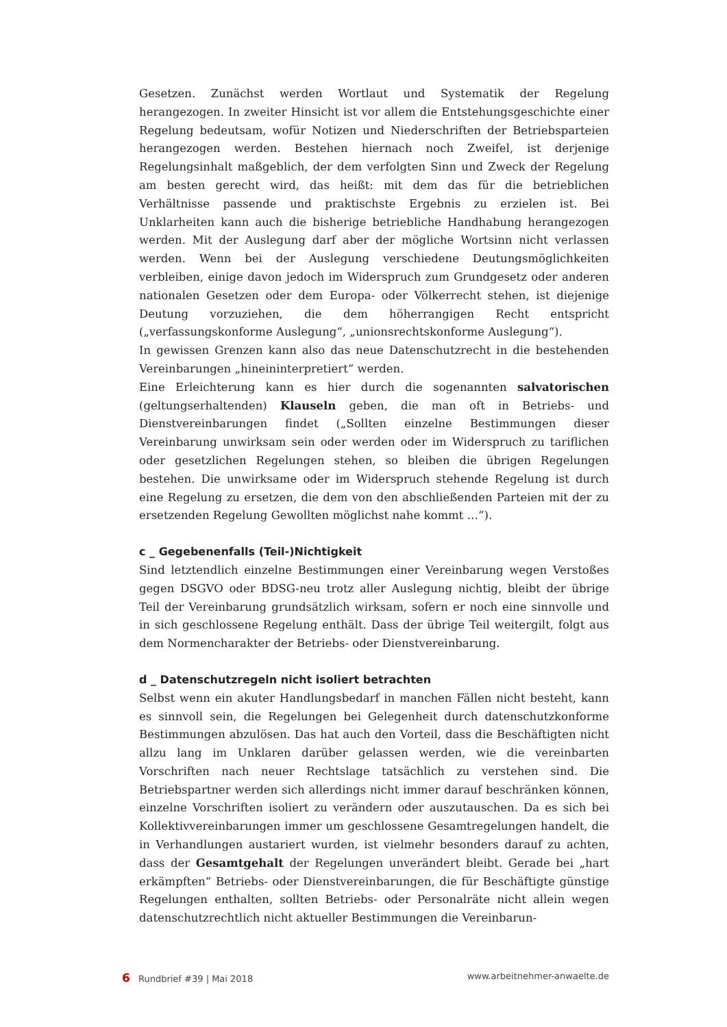Gesetzen. Zunächst werden Wortlaut und Systematik der Regelung herangezogen. In zweiter Hinsicht ist vor allem die Entstehungsgeschichte einer Regelung bedeutsam, wofür Notizen und Niederschriften der Betriebsparteien herangezogen werden. Bestehen hiernach noch Zweifel, ist derjenige Regelungsinhalt maßgeblich, der dem verfolgten Sinn und Zweck der Regelung am besten gerecht wird, das heißt: mit dem das für die betrieblichen Verhältnisse passende und praktischste Ergebnis zu erzielen ist. Bei Unklarheiten kann auch die bisherige betriebliche Handhabung herangezogen werden. Mit der Auslegung darf aber der mögliche Wortsinn nicht verlassen werden. Wenn bei der Auslegung verschiedene Deutungsmöglichkeiten verbleiben, einige davon jedoch im Widerspruch zum Grundgesetz oder anderen nationalen Gesetzen oder dem Europa- oder Völkerrecht stehen, ist diejenige Deutung vorzuziehen, die dem höherrangigen Recht entspricht („verfassungskonforme Auslegung“, „unionsrechtskonforme Auslegung“).
In gewissen Grenzen kann also das neue Datenschutzrecht in die bestehenden Vereinbarungen „hineininterpretiert“ werden.
Eine Erleichterung kann es hier durch die sogenannten salvatorischen (geltungserhaltenden) Klauseln geben, die man oft in Betriebs- und Dienstvereinbarungen findet („Sollten einzelne Bestimmungen dieser Vereinbarung unwirksam sein oder werden oder im Widerspruch zu tariflichen oder gesetzlichen Regelungen stehen, so bleiben die übrigen Regelungen bestehen. Die unwirksame oder im Widerspruch stehende Regelung ist durch eine Regelung zu ersetzen, die dem von den abschließenden Parteien mit der zu ersetzenden Regelung Gewollten möglichst nahe kommt …“).
c _ Gegebenenfalls (Teil-)Nichtigkeit
Sind letztendlich einzelne Bestimmungen einer Vereinbarung wegen Verstoßes gegen DSGVO oder BDSG-neu trotz aller Auslegung nichtig, bleibt der übrige Teil der Vereinbarung grundsätzlich wirksam, sofern er noch eine sinnvolle und in sich geschlossene Regelung enthält. Dass der übrige Teil weitergilt, folgt aus dem Normencharakter der Betriebs- oder Dienstvereinbarung.
d _ Datenschutzregeln nicht isoliert betrachten
Selbst wenn ein akuter Handlungsbedarf in manchen Fällen nicht besteht, kann es sinnvoll sein, die Regelungen bei Gelegenheit durch datenschutzkonforme Bestimmungen abzulösen. Das hat auch den Vorteil, dass die Beschäftigten nicht allzu lang im Unklaren darüber gelassen werden, wie die vereinbarten Vorschriften nach neuer Rechtslage tatsächlich zu verstehen sind. Die Betriebspartner werden sich allerdings nicht immer darauf beschränken können, einzelne Vorschriften isoliert zu verändern oder auszutauschen. Da es sich bei Kollektivvereinbarungen immer um geschlossene Gesamtregelungen handelt, die in Verhandlungen austariert wurden, ist vielmehr besonders darauf zu achten, dass der Gesamtgehalt der Regelungen unverändert bleibt. Gerade bei „hart erkämpften“ Betriebs- oder Dienstvereinbarungen, die für Beschäftigte günstige Regelungen enthalten, sollten Betriebs- oder Personalräte nicht allein wegen datenschutzrechtlich nicht aktueller Bestimmungen die Vereinbarun-
6 Rundbrief #39 | Mai 2018 www.arbeitnehmer-anwaelte.de